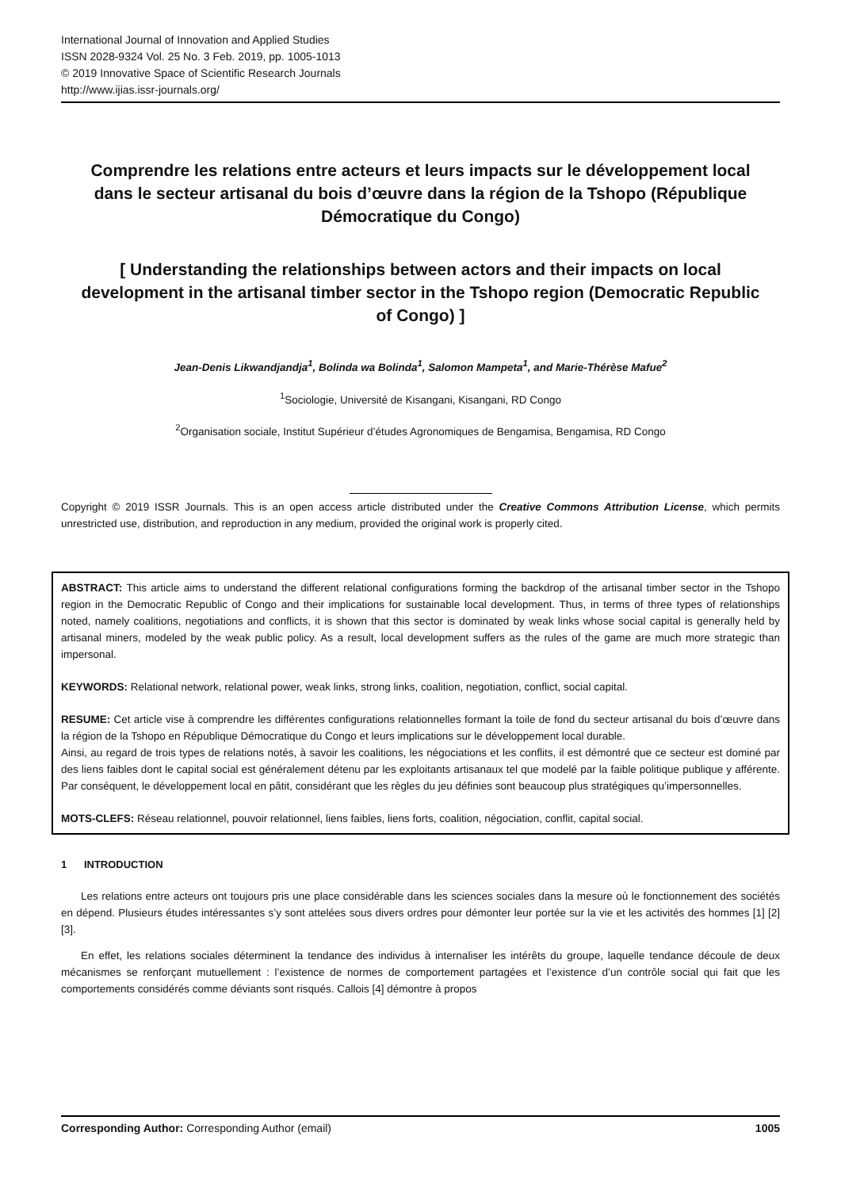International Journal of Innovation and Applied Studies
ISSN 2028-9324 Vol. 25 No. 3 Feb. 2019, pp. 1005-1013
© 2019 Innovative Space of Scientific Research Journals
http://www.ijias.issr-journals.org/
Comprendre les relations entre acteurs et leurs impacts sur le développement local dans le secteur artisanal du bois d’œuvre dans la région de la Tshopo (République Démocratique du Congo)
[ Understanding the relationships between actors and their impacts on local development in the artisanal timber sector in the Tshopo region (Democratic Republic of Congo) ]
Jean-Denis Likwandjandja<sup>1</sup>, Bolinda wa Bolinda<sup>1</sup>, Salomon Mampeta<sup>1</sup>, and Marie-Thérèse Mafue<sup>2</sup>
<sup>1</sup> Sociologie, Université de Kisangani, Kisangani, RD Congo
<sup>2</sup> Organisation sociale, Institut Supérieur d’études Agronomiques de Bengamisa, Bengamisa, RD Congo
Copyright © 2019 ISSR Journals. This is an open access article distributed under the Creative Commons Attribution License, which permits unrestricted use, distribution, and reproduction in any medium, provided the original work is properly cited.
ABSTRACT: This article aims to understand the different relational configurations forming the backdrop of the artisanal timber sector in the Tshopo region in the Democratic Republic of Congo and their implications for sustainable local development. Thus, in terms of three types of relationships noted, namely coalitions, negotiations and conflicts, it is shown that this sector is dominated by weak links whose social capital is generally held by artisanal miners, modeled by the weak public policy. As a result, local development suffers as the rules of the game are much more strategic than impersonal.
KEYWORDS: Relational network, relational power, weak links, strong links, coalition, negotiation, conflict, social capital.
RESUME: Cet article vise à comprendre les différentes configurations relationnelles formant la toile de fond du secteur artisanal du bois d’œuvre dans la région de la Tshopo en République Démocratique du Congo et leurs implications sur le développement local durable.
Ainsi, au regard de trois types de relations notés, à savoir les coalitions, les négociations et les conflits, il est démontré que ce secteur est dominé par des liens faibles dont le capital social est généralement détenu par les exploitants artisanaux tel que modelé par la faible politique publique y afférente. Par conséquent, le développement local en pâtit, considérant que les règles du jeu définies sont beaucoup plus stratégiques qu’impersonnelles.
MOTS-CLEFS: Réseau relationnel, pouvoir relationnel, liens faibles, liens forts, coalition, négociation, conflit, capital social.
1 INTRODUCTION
Les relations entre acteurs ont toujours pris une place considérable dans les sciences sociales dans la mesure où le fonctionnement des sociétés en dépend. Plusieurs études intéressantes s’y sont attelées sous divers ordres pour démonter leur portée sur la vie et les activités des hommes [1] [2] [3].
En effet, les relations sociales déterminent la tendance des individus à internaliser les intérêts du groupe, laquelle tendance découle de deux mécanismes se renforçant mutuellement : l’existence de normes de comportement partagées et l’existence d’un contrôle social qui fait que les comportements considérés comme déviants sont risqués. Callois [4] démontre à propos
Corresponding Author: Corresponding Author (email) 1005